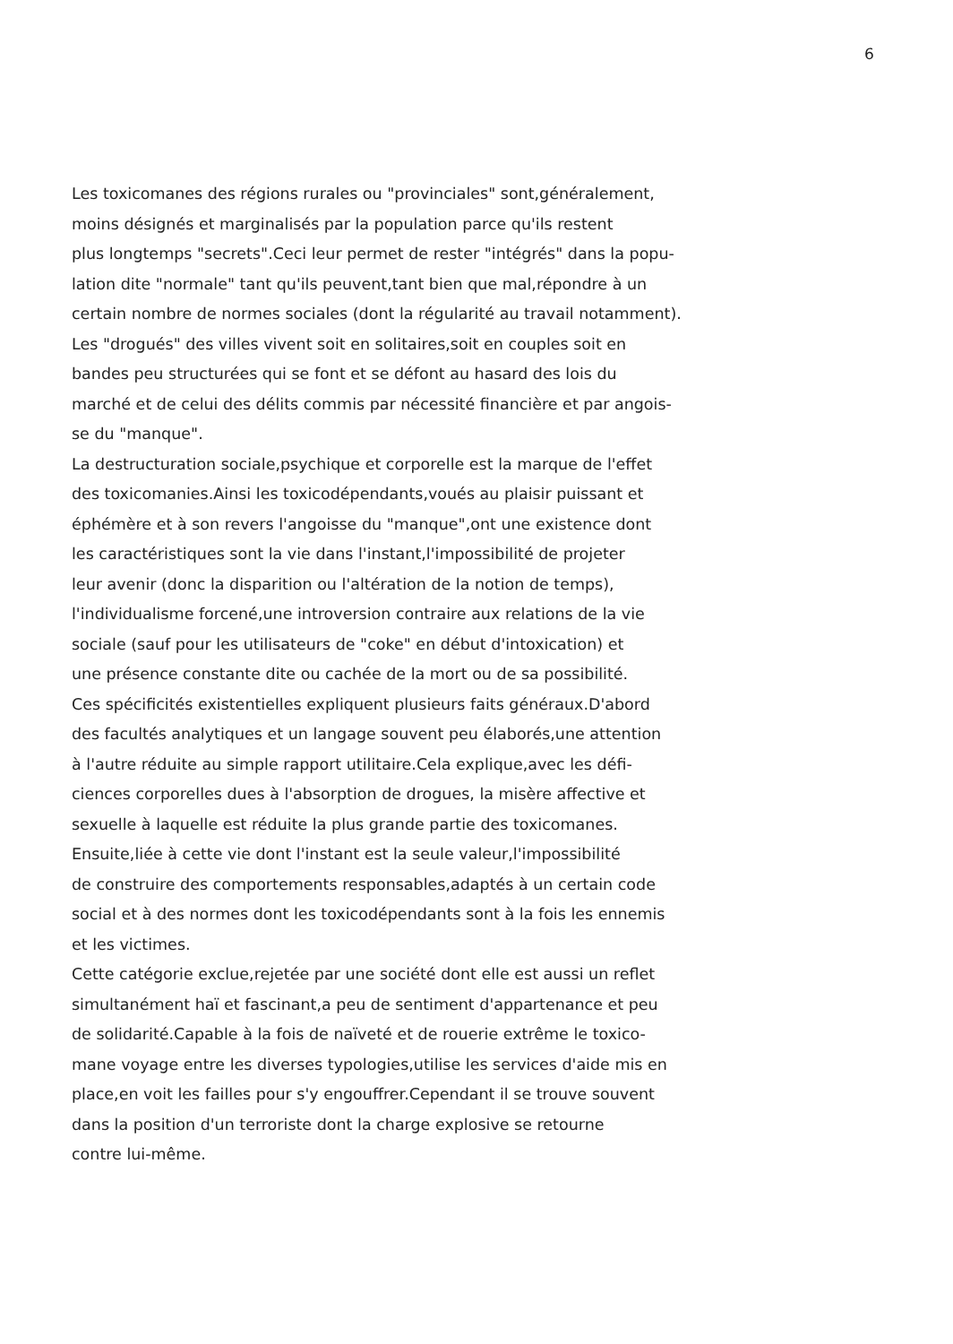6
Les toxicomanes des régions rurales ou "provinciales" sont,généralement,
moins désignés et marginalisés par la population parce qu'ils restent
plus longtemps "secrets".Ceci leur permet de rester "intégrés" dans la popu-
lation dite "normale" tant qu'ils peuvent,tant bien que mal,répondre à un
certain nombre de normes sociales (dont la régularité au travail notamment).
Les "drogués" des villes vivent soit en solitaires,soit en couples soit en
bandes peu structurées qui se font et se défont au hasard des lois du
marché et de celui des délits commis par nécessité financière et par angois-
se du "manque".
La destructuration sociale,psychique et corporelle est la marque de l'effet
des toxicomanies.Ainsi les toxicodépendants,voués au plaisir puissant et
éphémère et à son revers l'angoisse du "manque",ont une existence dont
les caractéristiques sont la vie dans l'instant,l'impossibilité de projeter
leur avenir (donc la disparition ou l'altération de la notion de temps),
l'individualisme forcené,une introversion contraire aux relations de la vie
sociale (sauf pour les utilisateurs de "coke" en début d'intoxication) et
une présence constante dite ou cachée de la mort ou de sa possibilité.
Ces spécificités existentielles expliquent plusieurs faits généraux.D'abord
des facultés analytiques et un langage souvent peu élaborés,une attention
à l'autre réduite au simple rapport utilitaire.Cela explique,avec les défi-
ciences corporelles dues à l'absorption de drogues, la misère affective et
sexuelle à laquelle est réduite la plus grande partie des toxicomanes.
Ensuite,liée à cette vie dont l'instant est la seule valeur,l'impossibilité
de construire des comportements responsables,adaptés à un certain code
social et à des normes dont les toxicodépendants sont à la fois les ennemis
et les victimes.
Cette catégorie exclue,rejetée par une société dont elle est aussi un reflet
simultanément haï et fascinant,a peu de sentiment d'appartenance et peu
de solidarité.Capable à la fois de naïveté et de rouerie extrême le toxico-
mane voyage entre les diverses typologies,utilise les services d'aide mis en
place,en voit les failles pour s'y engouffrer.Cependant il se trouve souvent
dans la position d'un terroriste dont la charge explosive se retourne
contre lui-même.